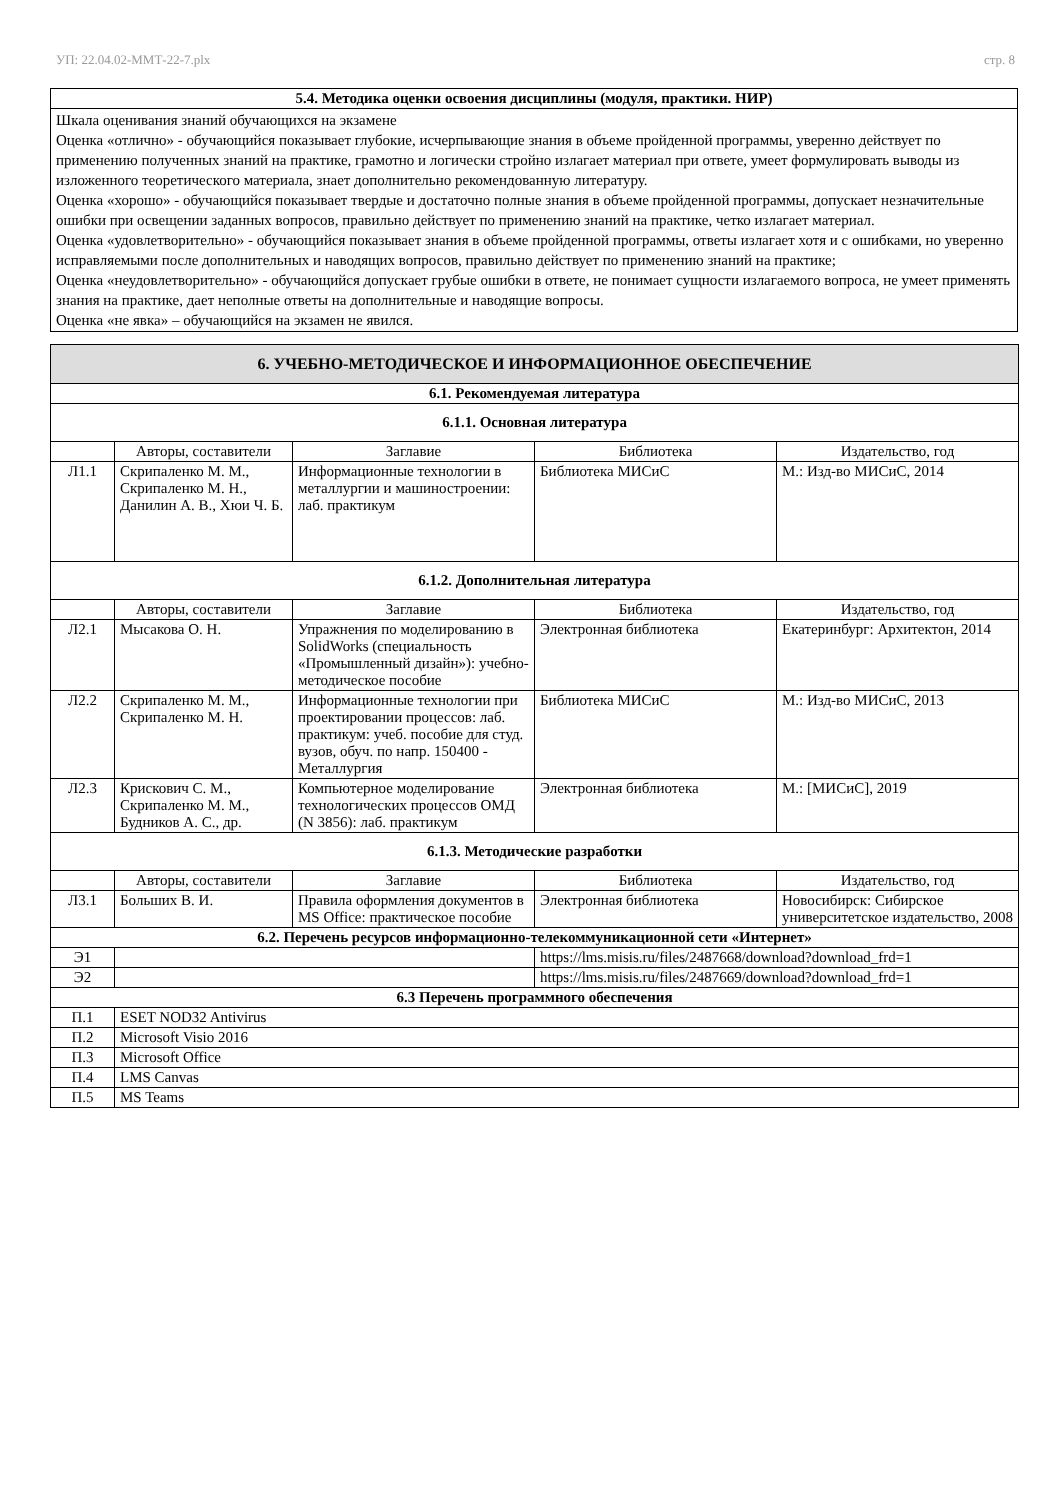УП: 22.04.02-ММТ-22-7.plx стр. 8
| 5.4. Методика оценки освоения дисциплины (модуля, практики. НИР) |
| Шкала оценивания знаний обучающихся на экзамене Оценка «отлично» - обучающийся показывает глубокие, исчерпывающие знания в объеме пройденной программы, уверенно действует по применению полученных знаний на практике, грамотно и логически стройно излагает материал при ответе, умеет формулировать выводы из изложенного теоретического материала, знает дополнительно рекомендованную литературу. Оценка «хорошо» - обучающийся показывает твердые и достаточно полные знания в объеме пройденной программы, допускает незначительные ошибки при освещении заданных вопросов, правильно действует по применению знаний на практике, четко излагает материал. Оценка «удовлетворительно» - обучающийся показывает знания в объеме пройденной программы, ответы излагает хотя и с ошибками, но уверенно исправляемыми после дополнительных и наводящих вопросов, правильно действует по применению знаний на практике; Оценка «неудовлетворительно» - обучающийся допускает грубые ошибки в ответе, не понимает сущности излагаемого вопроса, не умеет применять знания на практике, дает неполные ответы на дополнительные и наводящие вопросы. Оценка «не явка» – обучающийся на экзамен не явился. |
| 6. УЧЕБНО-МЕТОДИЧЕСКОЕ И ИНФОРМАЦИОННОЕ ОБЕСПЕЧЕНИЕ | | | | |
| 6.1. Рекомендуемая литература | | | | |
| 6.1.1. Основная литература | | | | |
| | Авторы, составители | Заглавие | Библиотека | Издательство, год |
| Л1.1 | Скрипаленко М. М., Скрипаленко М. Н., Данилин А. В., Хюи Ч. Б. | Информационные технологии в металлургии и машиностроении: лаб. практикум | Библиотека МИСиС | М.: Изд-во МИСиС, 2014 |
| 6.1.2. Дополнительная литература | | | | |
| | Авторы, составители | Заглавие | Библиотека | Издательство, год |
| Л2.1 | Мысакова О. Н. | Упражнения по моделированию в SolidWorks (специальность «Промышленный дизайн»): учебно-методическое пособие | Электронная библиотека | Екатеринбург: Архитектон, 2014 |
| Л2.2 | Скрипаленко М. М., Скрипаленко М. Н. | Информационные технологии при проектировании процессов: лаб. практикум: учеб. пособие для студ. вузов, обуч. по напр. 150400 - Металлургия | Библиотека МИСиС | М.: Изд-во МИСиС, 2013 |
| Л2.3 | Крискович С. М., Скрипаленко М. М., Будников А. С., др. | Компьютерное моделирование технологических процессов ОМД (N 3856): лаб. практикум | Электронная библиотека | М.: [МИСиС], 2019 |
| 6.1.3. Методические разработки | | | | |
| | Авторы, составители | Заглавие | Библиотека | Издательство, год |
| Л3.1 | Больших В. И. | Правила оформления документов в MS Office: практическое пособие | Электронная библиотека | Новосибирск: Сибирское университетское издательство, 2008 |
| 6.2. Перечень ресурсов информационно-телекоммуникационной сети «Интернет» | | | | |
| Э1 | | | https://lms.misis.ru/files/2487668/download?download_frd=1 | |
| Э2 | | | https://lms.misis.ru/files/2487669/download?download_frd=1 | |
| 6.3 Перечень программного обеспечения | | | | |
| П.1 | ESET NOD32 Antivirus | | | |
| П.2 | Microsoft Visio 2016 | | | |
| П.3 | Microsoft Office | | | |
| П.4 | LMS Canvas | | | |
| П.5 | MS Teams | | | |